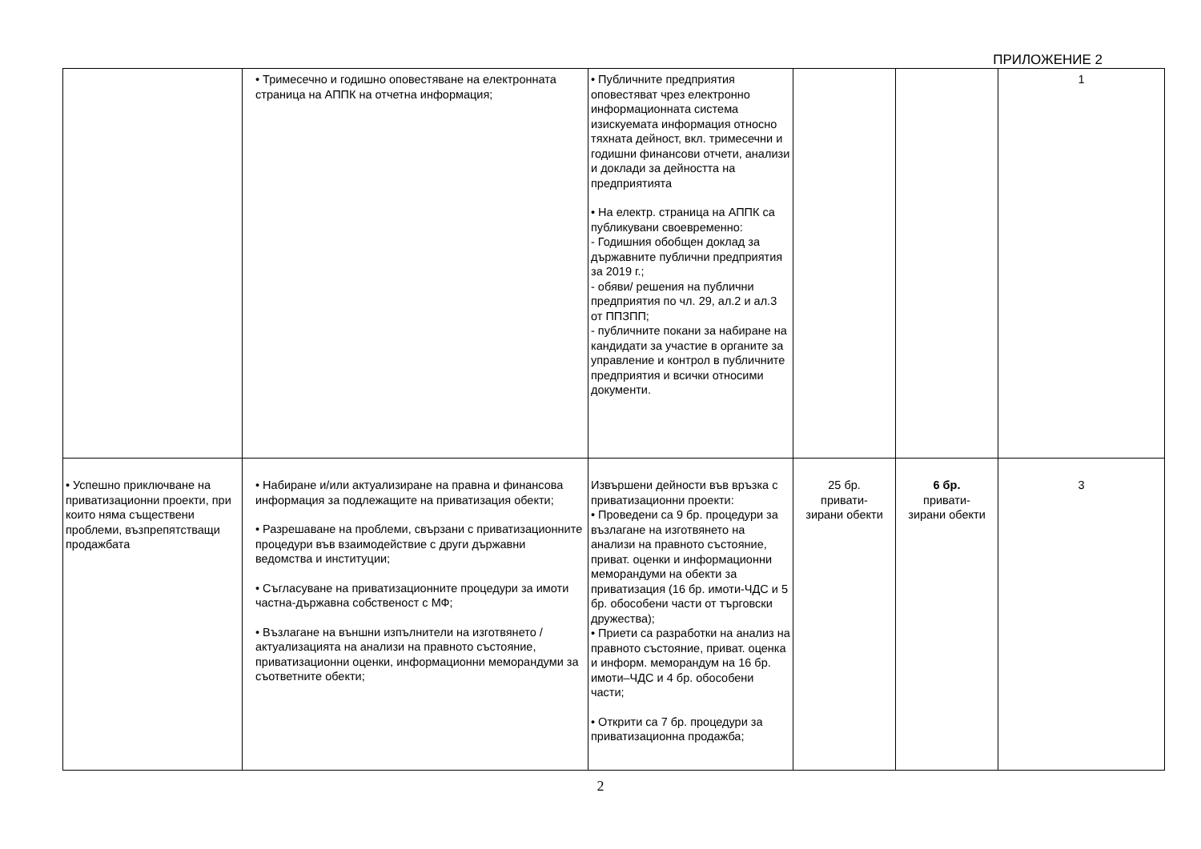ПРИЛОЖЕНИЕ 2
| | • Тримесечно и годишно оповестяване на електронната страница на АППК на отчетна информация; | • Публичните предприятия оповестяват чрез електронно информационната система изискуемата информация относно тяхната дейност, вкл. тримесечни и годишни финансови отчети, анализи и доклади за дейността на предприятията • На електр. страница на АППК са публикувани своевременно: - Годишния обобщен доклад за държавните публични предприятия за 2019 г.; - обяви/ решения на публични предприятия по чл. 29, ал.2 и ал.3 от ППЗПП; - публичните покани за набиране на кандидати за участие в органите за управление и контрол в публичните предприятия и всички относими документи. | | | 1 |
| • Успешно приключване на приватизационни проекти, при които няма съществени проблеми, възпрепятстващи продажбата | • Набиране и/или актуализиране на правна и финансова информация за подлежащите на приватизация обекти; • Разрешаване на проблеми, свързани с приватизационните процедури във взаимодействие с други държавни ведомства и институции; • Съгласуване на приватизационните процедури за имоти частна-държавна собственост с МФ; • Възлагане на външни изпълнители на изготвянето /актуализацията на анализи на правното състояние, приватизационни оценки, информационни меморандуми за съответните обекти; | Извършени дейности във връзка с приватизационни проекти: • Проведени са 9 бр. процедури за възлагане на изготвянето на анализи на правното състояние, приват. оценки и информационни меморандуми на обекти за приватизация (16 бр. имоти-ЧДС и 5 бр. обособени части от търговски дружества); • Приети са разработки на анализ на правното състояние, приват. оценка и информ. меморандум на 16 бр. имоти–ЧДС и 4 бр. обособени части; • Открити са 7 бр. процедури за приватизационна продажба; | 25 бр. привати- зирани обекти | 6 бр. привати- зирани обекти | 3 |
2